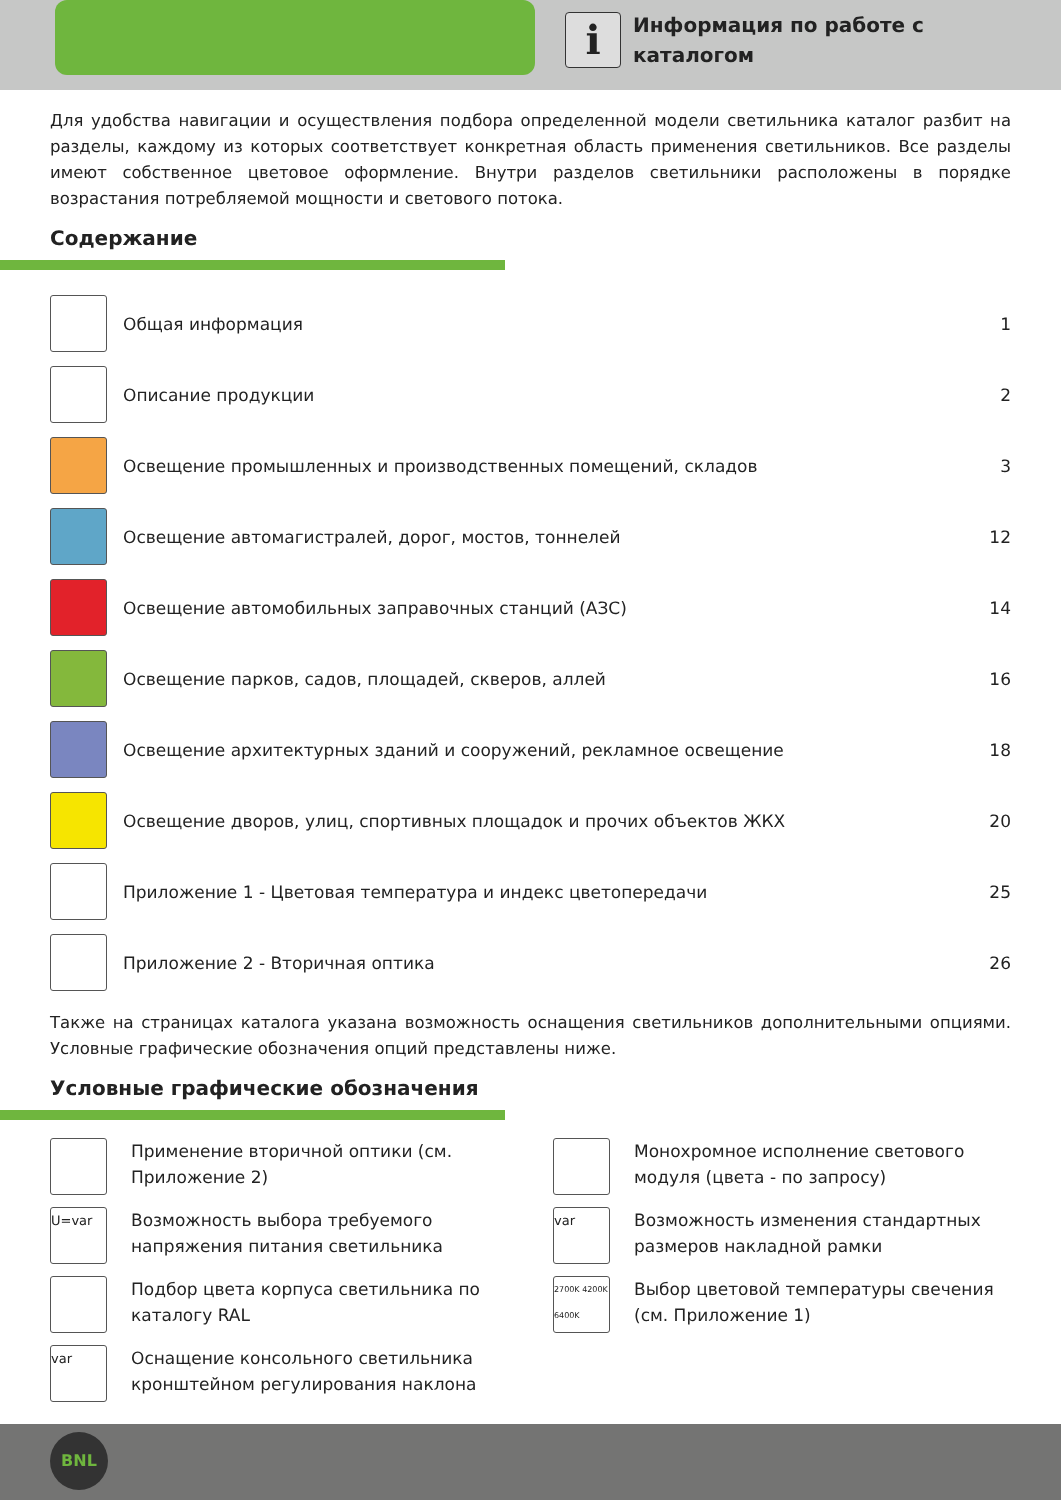i
Информация по работе с
каталогом
Для удобства навигации и осуществления подбора определенной модели светильника каталог разбит на разделы, каждому из которых соответствует конкретная область применения светильников. Все разделы имеют собственное цветовое оформление. Внутри разделов светильники расположены в порядке возрастания потребляемой мощности и светового потока.
Содержание
Общая информация 1
Описание продукции 2
Освещение промышленных и производственных помещений, складов 3
Освещение автомагистралей, дорог, мостов, тоннелей 12
Освещение автомобильных заправочных станций (АЗС) 14
Освещение парков, садов, площадей, скверов, аллей 16
Освещение архитектурных зданий и сооружений, рекламное освещение 18
Освещение дворов, улиц, спортивных площадок и прочих объектов ЖКХ 20
Приложение 1 - Цветовая температура и индекс цветопередачи 25
Приложение 2 - Вторичная оптика 26
Также на страницах каталога указана возможность оснащения светильников дополнительными опциями. Условные графические обозначения опций представлены ниже.
Условные графические обозначения
Применение вторичной оптики (см. Приложение 2)
Монохромное исполнение светового модуля (цвета - по запросу)
U=var
Возможность выбора требуемого напряжения питания светильника
var
Возможность изменения стандартных размеров накладной рамки
Подбор цвета корпуса светильника по каталогу RAL
2700K 4200K 6400K
Выбор цветовой температуры свечения (см. Приложение 1)
var
Оснащение консольного светильника кронштейном регулирования наклона
BNL